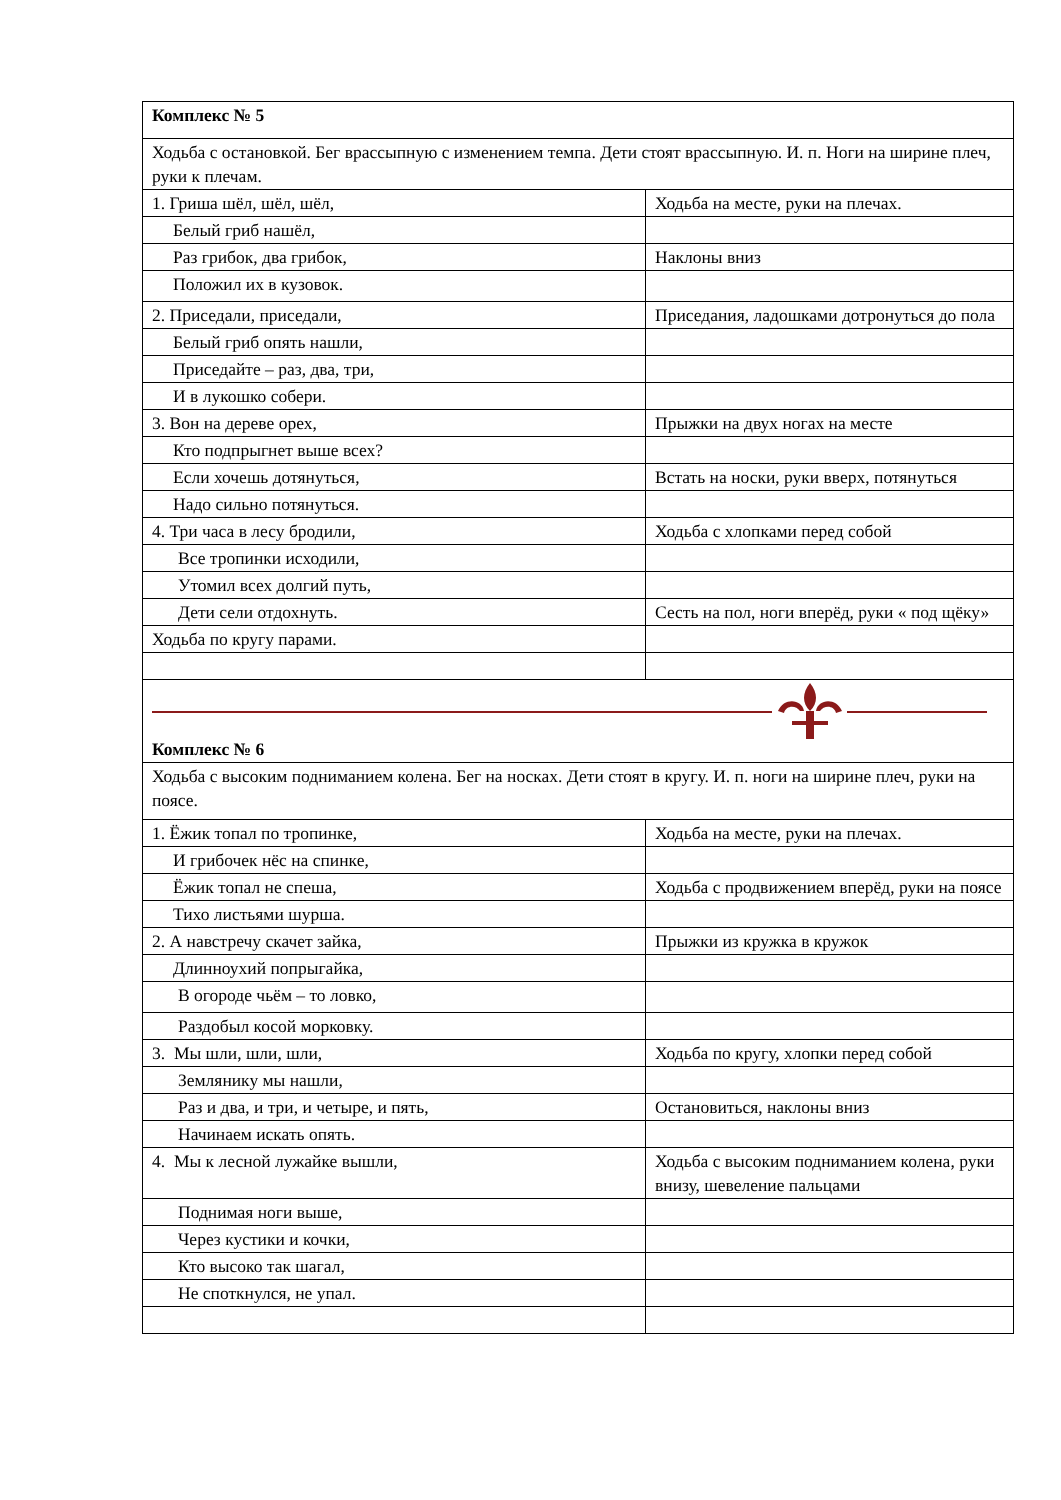| Комплекс № 5 | |
| Ходьба с остановкой. Бег врассыпную с изменением темпа. Дети стоят врассыпную. И. п. Ноги на ширине плеч, руки к плечам. | |
| 1. Гриша шёл, шёл, шёл, | Ходьба на месте, руки на плечах. |
| Белый гриб нашёл, | |
| Раз грибок, два грибок, | Наклоны вниз |
| Положил их в кузовок. | |
| 2. Приседали, приседали, | Приседания, ладошками дотронуться до пола |
| Белый гриб опять нашли, | |
| Приседайте – раз, два, три, | |
| И в лукошко собери. | |
| 3. Вон на дереве орех, | Прыжки на двух ногах на месте |
| Кто подпрыгнет выше всех? | |
| Если хочешь дотянуться, | Встать на носки, руки вверх, потянуться |
| Надо сильно потянуться. | |
| 4. Три часа в лесу бродили, | Ходьба с хлопками перед собой |
| Все тропинки исходили, | |
| Утомил всех долгий путь, | |
| Дети сели отдохнуть. | Сесть на пол, ноги вперёд, руки « под щёку» |
| Ходьба по кругу парами. | |
| Комплекс № 6 | |
| Ходьба с высоким подниманием колена. Бег на носках. Дети стоят в кругу. И. п. ноги на ширине плеч, руки на поясе. | |
| 1. Ёжик топал по тропинке, | Ходьба на месте, руки на плечах. |
| И грибочек нёс на спинке, | |
| Ёжик топал не спеша, | Ходьба с продвижением вперёд, руки на поясе |
| Тихо листьями шурша. | |
| 2. А навстречу скачет зайка, | Прыжки из кружка в кружок |
| Длинноухий попрыгайка, | |
| В огороде чьём – то ловко, | |
| Раздобыл косой морковку. | |
| 3. Мы шли, шли, шли, | Ходьба по кругу, хлопки перед собой |
| Землянику мы нашли, | |
| Раз и два, и три, и четыре, и пять, | Остановиться, наклоны вниз |
| Начинаем искать опять. | |
| 4. Мы к лесной лужайке вышли, | Ходьба с высоким подниманием колена, руки внизу, шевеление пальцами |
| Поднимая ноги выше, | |
| Через кустики и кочки, | |
| Кто высоко так шагал, | |
| Не споткнулся, не упал. | |